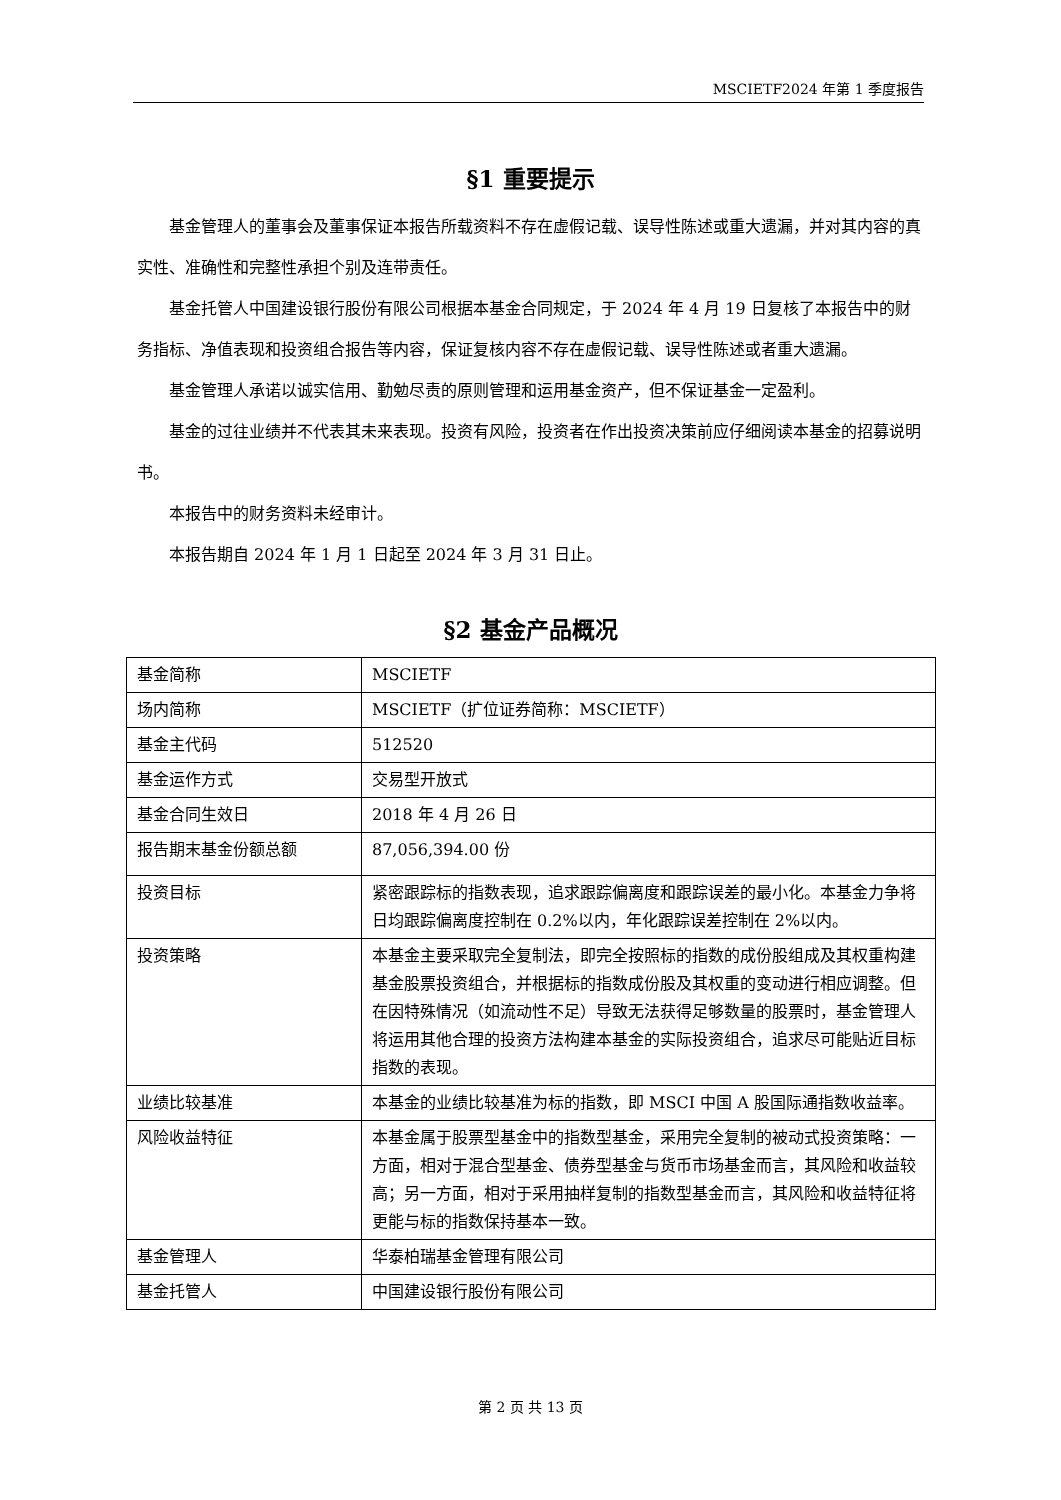MSCIETF2024 年第 1 季度报告
§1 重要提示
基金管理人的董事会及董事保证本报告所载资料不存在虚假记载、误导性陈述或重大遗漏，并对其内容的真实性、准确性和完整性承担个别及连带责任。
基金托管人中国建设银行股份有限公司根据本基金合同规定，于 2024 年 4 月 19 日复核了本报告中的财务指标、净值表现和投资组合报告等内容，保证复核内容不存在虚假记载、误导性陈述或者重大遗漏。
基金管理人承诺以诚实信用、勤勉尽责的原则管理和运用基金资产，但不保证基金一定盈利。
基金的过往业绩并不代表其未来表现。投资有风险，投资者在作出投资决策前应仔细阅读本基金的招募说明书。
本报告中的财务资料未经审计。
本报告期自 2024 年 1 月 1 日起至 2024 年 3 月 31 日止。
§2 基金产品概况
| 基金简称 | MSCIETF |
| 场内简称 | MSCIETF（扩位证券简称：MSCIETF） |
| 基金主代码 | 512520 |
| 基金运作方式 | 交易型开放式 |
| 基金合同生效日 | 2018 年 4 月 26 日 |
| 报告期末基金份额总额 | 87,056,394.00 份 |
| 投资目标 | 紧密跟踪标的指数表现，追求跟踪偏离度和跟踪误差的最小化。本基金力争将日均跟踪偏离度控制在 0.2%以内，年化跟踪误差控制在 2%以内。 |
| 投资策略 | 本基金主要采取完全复制法，即完全按照标的指数的成份股组成及其权重构建基金股票投资组合，并根据标的指数成份股及其权重的变动进行相应调整。但在因特殊情况（如流动性不足）导致无法获得足够数量的股票时，基金管理人将运用其他合理的投资方法构建本基金的实际投资组合，追求尽可能贴近目标指数的表现。 |
| 业绩比较基准 | 本基金的业绩比较基准为标的指数，即 MSCI 中国 A 股国际通指数收益率。 |
| 风险收益特征 | 本基金属于股票型基金中的指数型基金，采用完全复制的被动式投资策略：一方面，相对于混合型基金、债券型基金与货币市场基金而言，其风险和收益较高；另一方面，相对于采用抽样复制的指数型基金而言，其风险和收益特征将更能与标的指数保持基本一致。 |
| 基金管理人 | 华泰柏瑞基金管理有限公司 |
| 基金托管人 | 中国建设银行股份有限公司 |
第 2 页 共 13 页